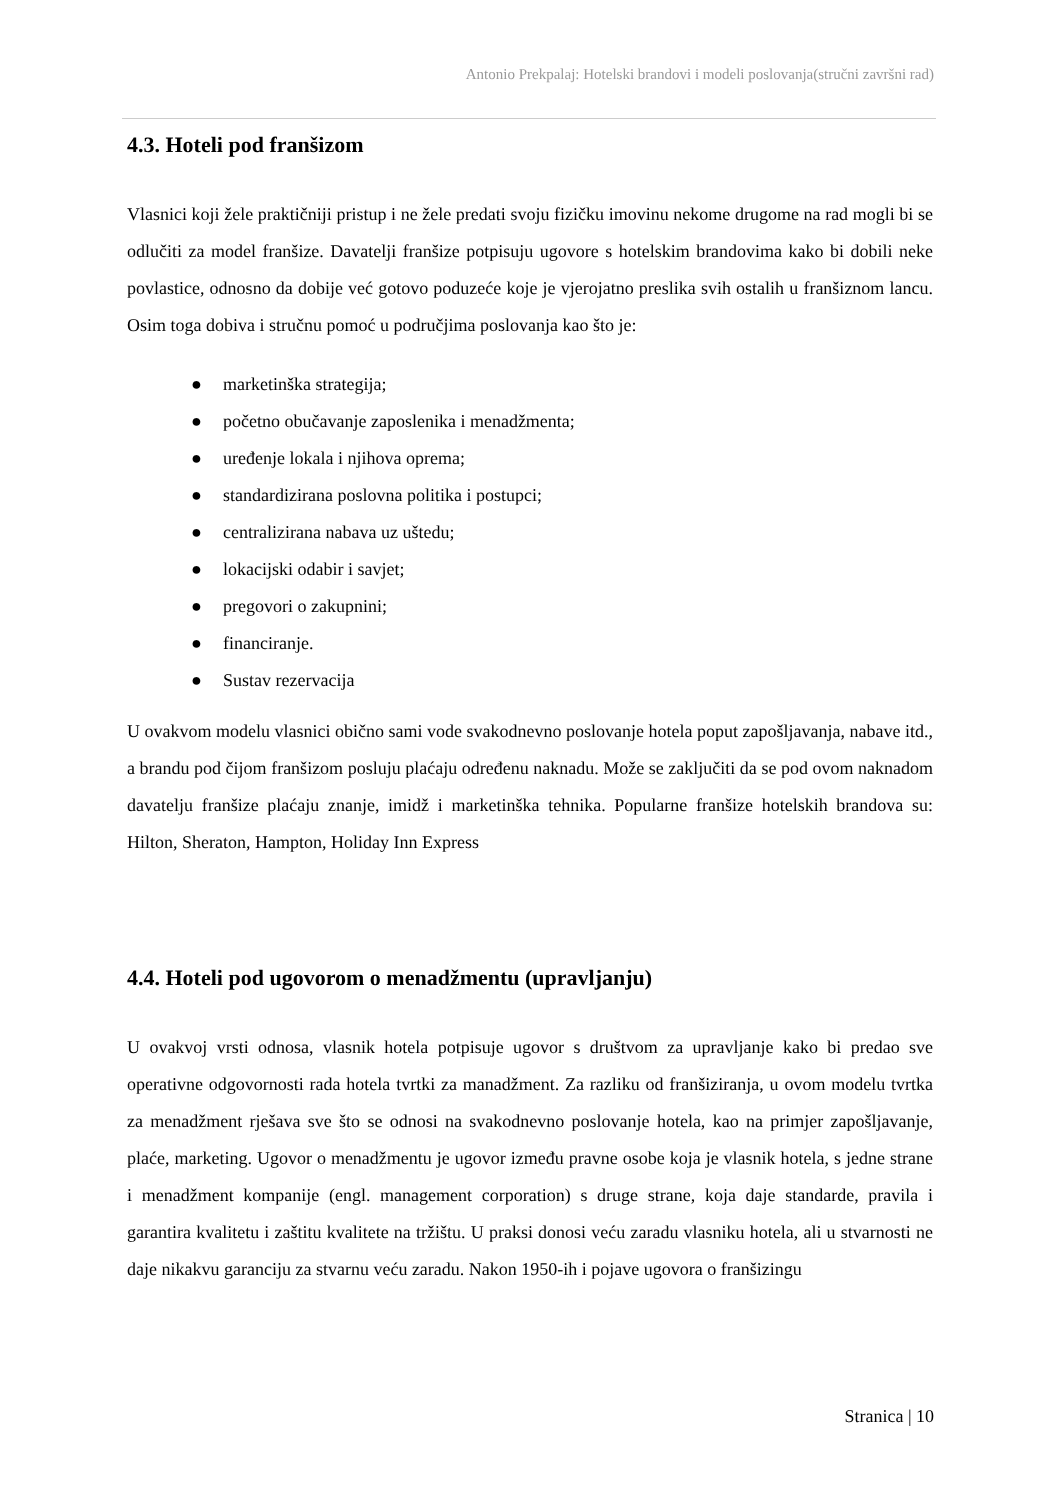Antonio Prekpalaj: Hotelski brandovi i modeli poslovanja(stručni završni rad)
4.3. Hoteli pod franšizom
Vlasnici koji žele praktičniji pristup i ne žele predati svoju fizičku imovinu nekome drugome na rad mogli bi se odlučiti za model franšize. Davatelji franšize potpisuju ugovore s hotelskim brandovima kako bi dobili neke povlastice, odnosno da dobije već gotovo poduzeće koje je vjerojatno preslika svih ostalih u franšiznom lancu. Osim toga dobiva i stručnu pomoć u područjima poslovanja kao što je:
● marketinška strategija;
● početno obučavanje zaposlenika i menadžmenta;
● uređenje lokala i njihova oprema;
● standardizirana poslovna politika i postupci;
● centralizirana nabava uz uštedu;
● lokacijski odabir i savjet;
● pregovori o zakupnini;
● financiranje.
● Sustav rezervacija
U ovakvom modelu vlasnici obično sami vode svakodnevno poslovanje hotela poput zapošljavanja, nabave itd., a brandu pod čijom franšizom posluju plaćaju određenu naknadu. Može se zaključiti da se pod ovom naknadom davatelju franšize plaćaju znanje, imidž i marketinška tehnika. Popularne franšize hotelskih brandova su: Hilton, Sheraton, Hampton, Holiday Inn Express
4.4. Hoteli pod ugovorom o menadžmentu (upravljanju)
U ovakvoj vrsti odnosa, vlasnik hotela potpisuje ugovor s društvom za upravljanje kako bi predao sve operativne odgovornosti rada hotela tvrtki za manadžment. Za razliku od franšiziranja, u ovom modelu tvrtka za menadžment rješava sve što se odnosi na svakodnevno poslovanje hotela, kao na primjer zapošljavanje, plaće, marketing. Ugovor o menadžmentu je ugovor između pravne osobe koja je vlasnik hotela, s jedne strane i menadžment kompanije (engl. management corporation) s druge strane, koja daje standarde, pravila i garantira kvalitetu i zaštitu kvalitete na tržištu. U praksi donosi veću zaradu vlasniku hotela, ali u stvarnosti ne daje nikakvu garanciju za stvarnu veću zaradu. Nakon 1950-ih i pojave ugovora o franšizingu
Stranica | 10